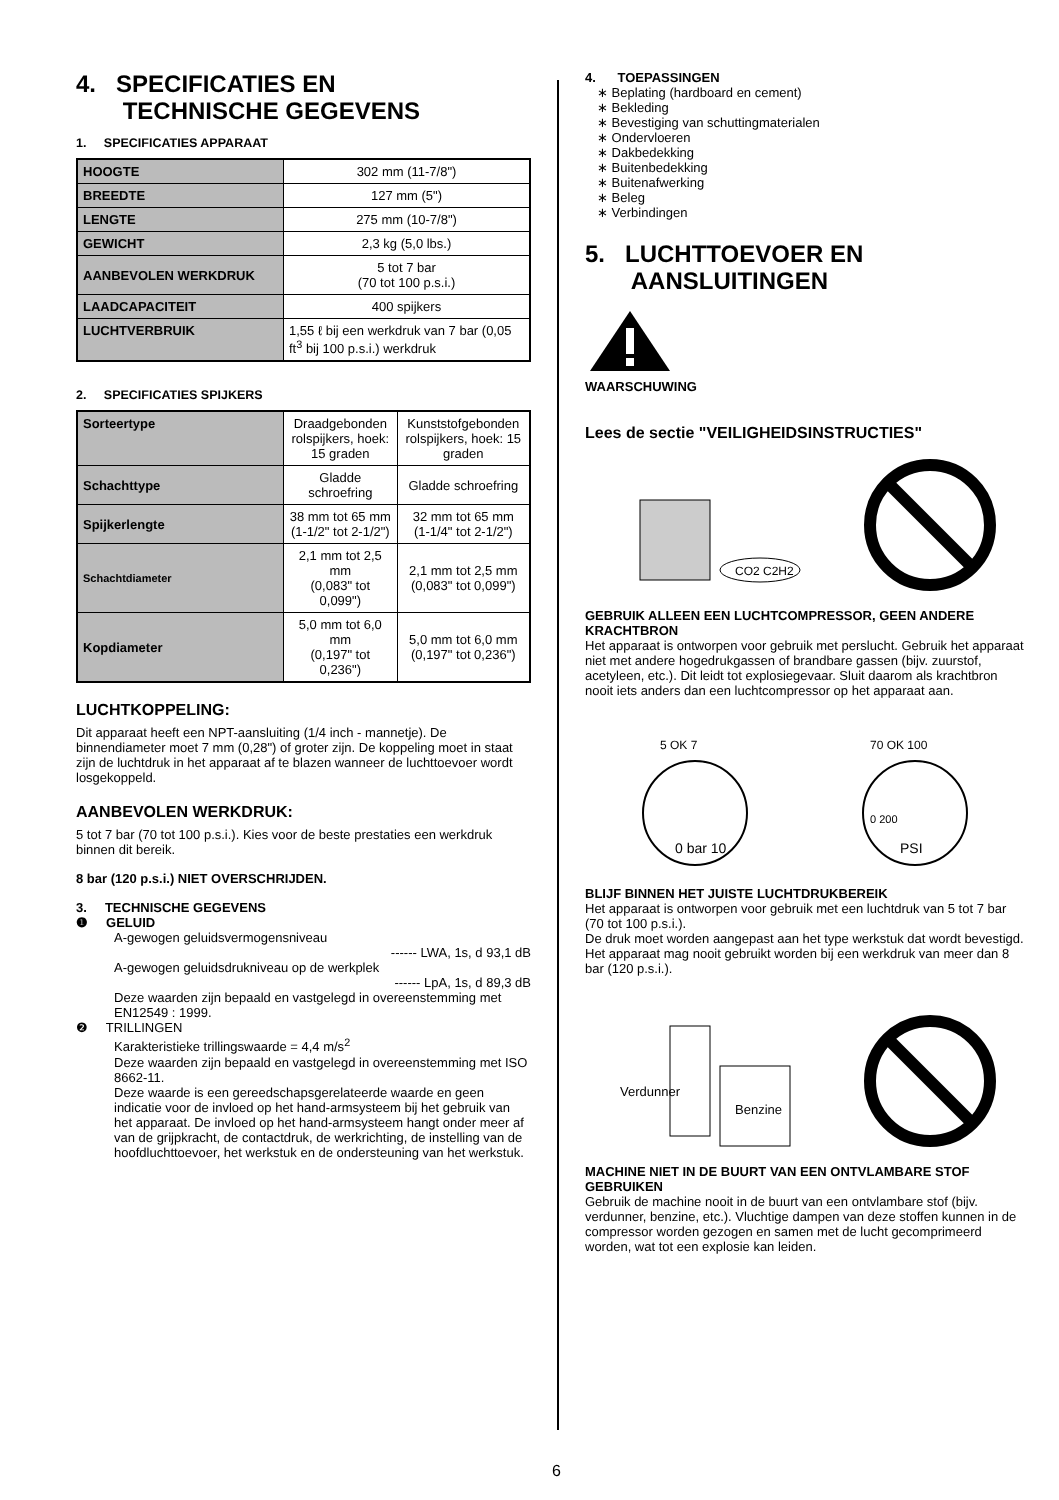4. SPECIFICATIES EN
TECHNISCHE GEGEVENS
1. SPECIFICATIES APPARAAT
| HOOGTE | 302 mm (11-7/8") |
| BREEDTE | 127 mm (5") |
| LENGTE | 275 mm (10-7/8") |
| GEWICHT | 2,3 kg (5,0 lbs.) |
| AANBEVOLEN WERKDRUK | 5 tot 7 bar (70 tot 100 p.s.i.) |
| LAADCAPACITEIT | 400 spijkers |
| LUCHTVERBRUIK | 1,55 ℓ bij een werkdruk van 7 bar (0,05 ft<sup>3</sup> bij 100 p.s.i.) werkdruk |
2. SPECIFICATIES SPIJKERS
| Sorteertype | Draadgebonden rolspijkers, hoek: 15 graden | Kunststofgebonden rolspijkers, hoek: 15 graden |
| Schachttype | Gladde schroefring | Gladde schroefring |
| Spijkerlengte | 38 mm tot 65 mm (1-1/2" tot 2-1/2") | 32 mm tot 65 mm (1-1/4" tot 2-1/2") |
| Schachtdiameter | 2,1 mm tot 2,5 mm (0,083" tot 0,099") | 2,1 mm tot 2,5 mm (0,083" tot 0,099") |
| Kopdiameter | 5,0 mm tot 6,0 mm (0,197" tot 0,236") | 5,0 mm tot 6,0 mm (0,197" tot 0,236") |
LUCHTKOPPELING:
Dit apparaat heeft een NPT-aansluiting (1/4 inch - mannetje). De binnendiameter moet 7 mm (0,28") of groter zijn. De koppeling moet in staat zijn de luchtdruk in het apparaat af te blazen wanneer de luchttoevoer wordt losgekoppeld.
AANBEVOLEN WERKDRUK:
5 tot 7 bar (70 tot 100 p.s.i.). Kies voor de beste prestaties een werkdruk binnen dit bereik.
8 bar (120 p.s.i.) NIET OVERSCHRIJDEN.
3. TECHNISCHE GEGEVENS
❶ GELUID
A-gewogen geluidsvermogensniveau
------ LWA, 1s, d 93,1 dB
A-gewogen geluidsdrukniveau op de werkplek
------ LpA, 1s, d 89,3 dB
Deze waarden zijn bepaald en vastgelegd in overeenstemming met EN12549 : 1999.
❷ TRILLINGEN
Karakteristieke trillingswaarde = 4,4 m/s<sup>2</sup>
Deze waarden zijn bepaald en vastgelegd in overeenstemming met ISO 8662-11.
Deze waarde is een gereedschapsgerelateerde waarde en geen indicatie voor de invloed op het hand-armsysteem bij het gebruik van het apparaat. De invloed op het hand-armsysteem hangt onder meer af van de grijpkracht, de contactdruk, de werkrichting, de instelling van de hoofdluchttoevoer, het werkstuk en de ondersteuning van het werkstuk.
4. TOEPASSINGEN
∗ Beplating (hardboard en cement)
∗ Bekleding
∗ Bevestiging van schuttingmaterialen
∗ Ondervloeren
∗ Dakbedekking
∗ Buitenbedekking
∗ Buitenafwerking
∗ Beleg
∗ Verbindingen
5. LUCHTTOEVOER EN
AANSLUITINGEN
WAARSCHUWING
Lees de sectie "VEILIGHEIDSINSTRUCTIES"
CO2 C2H2
GEBRUIK ALLEEN EEN LUCHTCOMPRESSOR, GEEN ANDERE KRACHTBRON
Het apparaat is ontworpen voor gebruik met perslucht. Gebruik het apparaat niet met andere hogedrukgassen of brandbare gassen (bijv. zuurstof, acetyleen, etc.). Dit leidt tot explosiegevaar. Sluit daarom als krachtbron nooit iets anders dan een luchtcompressor op het apparaat aan.
5 OK 7
0 bar 10
70 OK 100
0 200
PSI
BLIJF BINNEN HET JUISTE LUCHTDRUKBEREIK
Het apparaat is ontworpen voor gebruik met een luchtdruk van 5 tot 7 bar (70 tot 100 p.s.i.).
De druk moet worden aangepast aan het type werkstuk dat wordt bevestigd. Het apparaat mag nooit gebruikt worden bij een werkdruk van meer dan 8 bar (120 p.s.i.).
Verdunner
Benzine
MACHINE NIET IN DE BUURT VAN EEN ONTVLAMBARE STOF GEBRUIKEN
Gebruik de machine nooit in de buurt van een ontvlambare stof (bijv. verdunner, benzine, etc.). Vluchtige dampen van deze stoffen kunnen in de compressor worden gezogen en samen met de lucht gecomprimeerd worden, wat tot een explosie kan leiden.
6